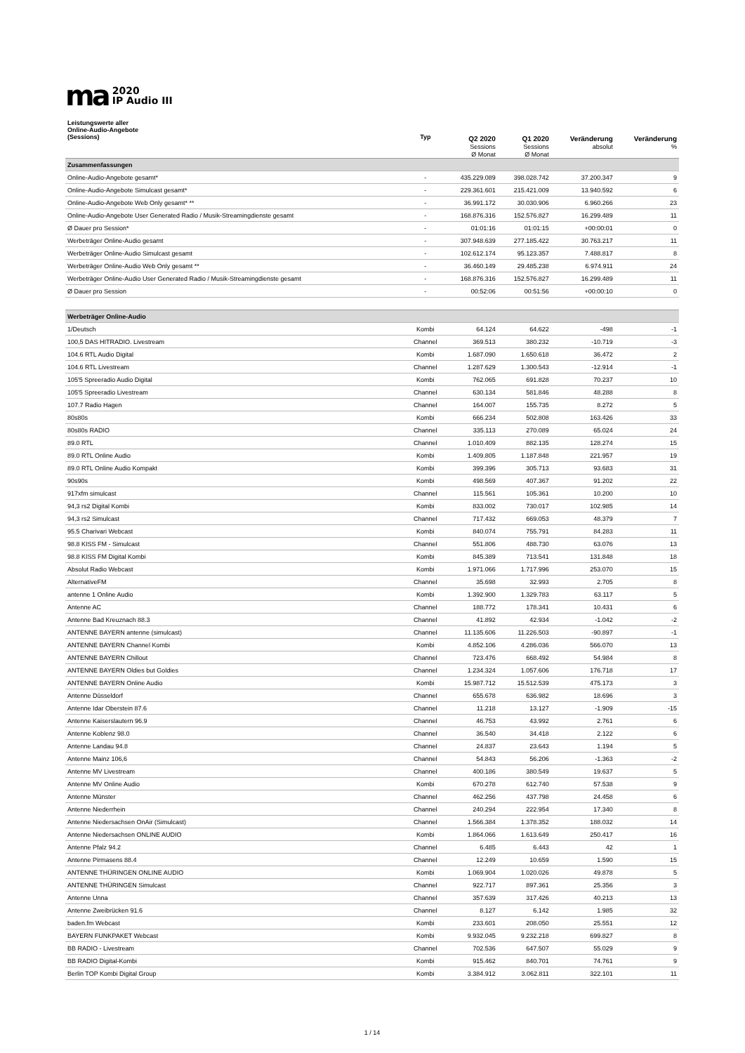ma
2020
IP Audio III
| Leistungswerte aller Online-Audio-Angebote (Sessions) | Typ | Q2 2020 Sessions Ø Monat | Q1 2020 Sessions Ø Monat | Veränderung absolut | Veränderung % |
| --- | --- | --- | --- | --- | --- |
| Zusammenfassungen | | | | | |
| Online-Audio-Angebote gesamt* | - | 435.229.089 | 398.028.742 | 37.200.347 | 9 |
| Online-Audio-Angebote Simulcast gesamt* | - | 229.361.601 | 215.421.009 | 13.940.592 | 6 |
| Online-Audio-Angebote Web Only gesamt* ** | - | 36.991.172 | 30.030.906 | 6.960.266 | 23 |
| Online-Audio-Angebote User Generated Radio / Musik-Streamingdienste gesamt | - | 168.876.316 | 152.576.827 | 16.299.489 | 11 |
| Ø Dauer pro Session* | - | 01:01:16 | 01:01:15 | +00:00:01 | 0 |
| Werbeträger Online-Audio gesamt | - | 307.948.639 | 277.185.422 | 30.763.217 | 11 |
| Werbeträger Online-Audio Simulcast gesamt | - | 102.612.174 | 95.123.357 | 7.488.817 | 8 |
| Werbeträger Online-Audio Web Only gesamt ** | - | 36.460.149 | 29.485.238 | 6.974.911 | 24 |
| Werbeträger Online-Audio User Generated Radio / Musik-Streamingdienste gesamt | - | 168.876.316 | 152.576.827 | 16.299.489 | 11 |
| Ø Dauer pro Session | - | 00:52:06 | 00:51:56 | +00:00:10 | 0 |
| Werbeträger Online-Audio | | | | | |
| 1/Deutsch | Kombi | 64.124 | 64.622 | -498 | -1 |
| 100,5 DAS HITRADIO. Livestream | Channel | 369.513 | 380.232 | -10.719 | -3 |
| 104.6 RTL Audio Digital | Kombi | 1.687.090 | 1.650.618 | 36.472 | 2 |
| 104.6 RTL Livestream | Channel | 1.287.629 | 1.300.543 | -12.914 | -1 |
| 105'5 Spreeradio Audio Digital | Kombi | 762.065 | 691.828 | 70.237 | 10 |
| 105'5 Spreeradio Livestream | Channel | 630.134 | 581.846 | 48.288 | 8 |
| 107.7 Radio Hagen | Channel | 164.007 | 155.735 | 8.272 | 5 |
| 80s80s | Kombi | 666.234 | 502.808 | 163.426 | 33 |
| 80s80s RADIO | Channel | 335.113 | 270.089 | 65.024 | 24 |
| 89.0 RTL | Channel | 1.010.409 | 882.135 | 128.274 | 15 |
| 89.0 RTL Online Audio | Kombi | 1.409.805 | 1.187.848 | 221.957 | 19 |
| 89.0 RTL Online Audio Kompakt | Kombi | 399.396 | 305.713 | 93.683 | 31 |
| 90s90s | Kombi | 498.569 | 407.367 | 91.202 | 22 |
| 917xfm simulcast | Channel | 115.561 | 105.361 | 10.200 | 10 |
| 94,3 rs2 Digital Kombi | Kombi | 833.002 | 730.017 | 102.985 | 14 |
| 94,3 rs2 Simulcast | Channel | 717.432 | 669.053 | 48.379 | 7 |
| 95.5 Charivari Webcast | Kombi | 840.074 | 755.791 | 84.283 | 11 |
| 98.8 KISS FM - Simulcast | Channel | 551.806 | 488.730 | 63.076 | 13 |
| 98.8 KISS FM Digital Kombi | Kombi | 845.389 | 713.541 | 131.848 | 18 |
| Absolut Radio Webcast | Kombi | 1.971.066 | 1.717.996 | 253.070 | 15 |
| AlternativeFM | Channel | 35.698 | 32.993 | 2.705 | 8 |
| antenne 1 Online Audio | Kombi | 1.392.900 | 1.329.783 | 63.117 | 5 |
| Antenne AC | Channel | 188.772 | 178.341 | 10.431 | 6 |
| Antenne Bad Kreuznach 88.3 | Channel | 41.892 | 42.934 | -1.042 | -2 |
| ANTENNE BAYERN antenne (simulcast) | Channel | 11.135.606 | 11.226.503 | -90.897 | -1 |
| ANTENNE BAYERN Channel Kombi | Kombi | 4.852.106 | 4.286.036 | 566.070 | 13 |
| ANTENNE BAYERN Chillout | Channel | 723.476 | 668.492 | 54.984 | 8 |
| ANTENNE BAYERN Oldies but Goldies | Channel | 1.234.324 | 1.057.606 | 176.718 | 17 |
| ANTENNE BAYERN Online Audio | Kombi | 15.987.712 | 15.512.539 | 475.173 | 3 |
| Antenne Düsseldorf | Channel | 655.678 | 636.982 | 18.696 | 3 |
| Antenne Idar Oberstein 87.6 | Channel | 11.218 | 13.127 | -1.909 | -15 |
| Antenne Kaiserslautern 96.9 | Channel | 46.753 | 43.992 | 2.761 | 6 |
| Antenne Koblenz 98.0 | Channel | 36.540 | 34.418 | 2.122 | 6 |
| Antenne Landau 94.8 | Channel | 24.837 | 23.643 | 1.194 | 5 |
| Antenne Mainz 106,6 | Channel | 54.843 | 56.206 | -1.363 | -2 |
| Antenne MV Livestream | Channel | 400.186 | 380.549 | 19.637 | 5 |
| Antenne MV Online Audio | Kombi | 670.278 | 612.740 | 57.538 | 9 |
| Antenne Münster | Channel | 462.256 | 437.798 | 24.458 | 6 |
| Antenne Niederrhein | Channel | 240.294 | 222.954 | 17.340 | 8 |
| Antenne Niedersachsen OnAir (Simulcast) | Channel | 1.566.384 | 1.378.352 | 188.032 | 14 |
| Antenne Niedersachsen ONLINE AUDIO | Kombi | 1.864.066 | 1.613.649 | 250.417 | 16 |
| Antenne Pfalz 94.2 | Channel | 6.485 | 6.443 | 42 | 1 |
| Antenne Pirmasens 88.4 | Channel | 12.249 | 10.659 | 1.590 | 15 |
| ANTENNE THÜRINGEN ONLINE AUDIO | Kombi | 1.069.904 | 1.020.026 | 49.878 | 5 |
| ANTENNE THÜRINGEN Simulcast | Channel | 922.717 | 897.361 | 25.356 | 3 |
| Antenne Unna | Channel | 357.639 | 317.426 | 40.213 | 13 |
| Antenne Zweibrücken 91.6 | Channel | 8.127 | 6.142 | 1.985 | 32 |
| baden.fm Webcast | Kombi | 233.601 | 208.050 | 25.551 | 12 |
| BAYERN FUNKPAKET Webcast | Kombi | 9.932.045 | 9.232.218 | 699.827 | 8 |
| BB RADIO - Livestream | Channel | 702.536 | 647.507 | 55.029 | 9 |
| BB RADIO Digital-Kombi | Kombi | 915.462 | 840.701 | 74.761 | 9 |
| Berlin TOP Kombi Digital Group | Kombi | 3.384.912 | 3.062.811 | 322.101 | 11 |
1 / 14